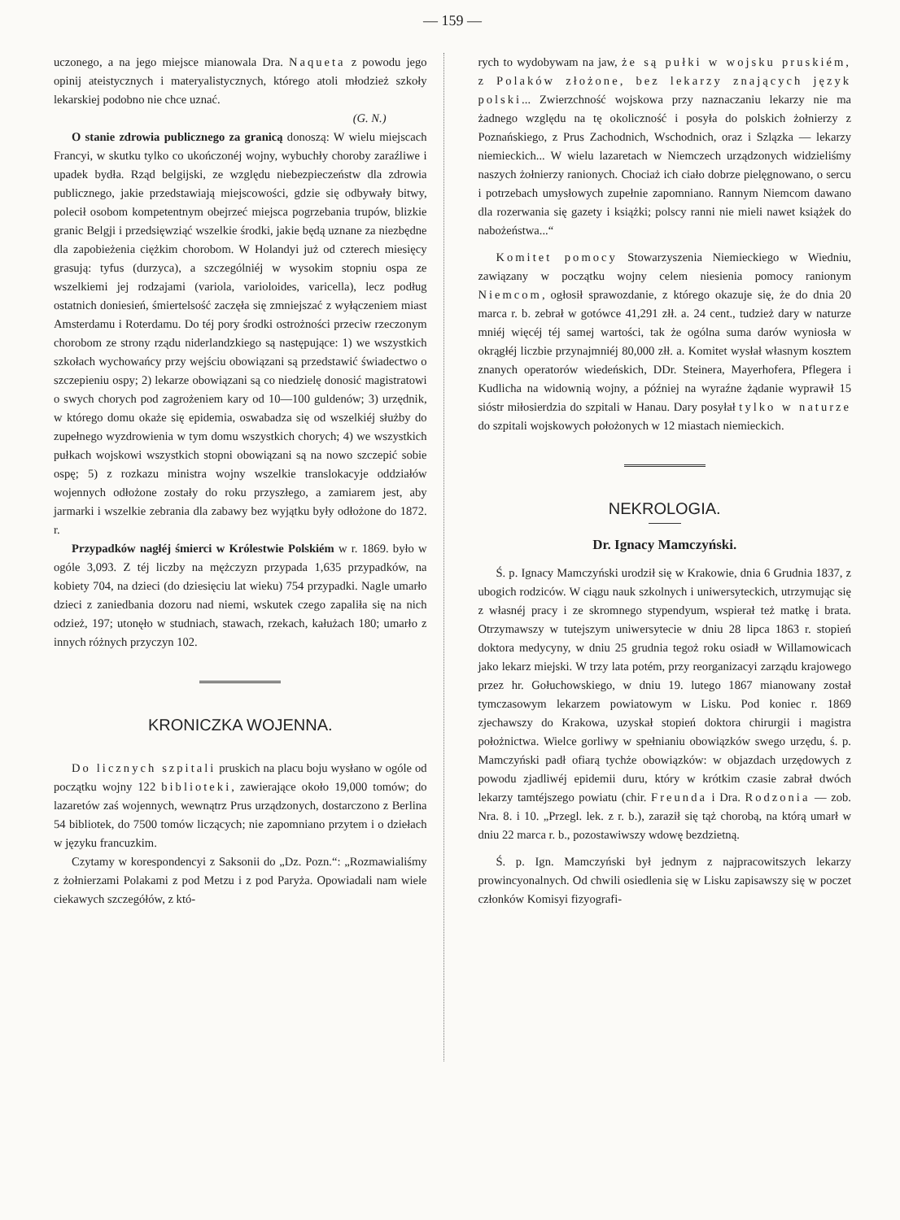— 159 —
uczonego, a na jego miejsce mianowala Dra. Naqueta z powodu jego opinij ateistycznych i materyalistycznych, którego atoli młodzież szkoły lekarskiej podobno nie chce uznać.
(G. N.)
O stanie zdrowia publicznego za granicą donoszą: W wielu miejscach Francyi, w skutku tylko co ukończonéj wojny, wybuchły choroby zaraźliwe i upadek bydła. Rząd belgijski, ze względu niebezpieczeństw dla zdrowia publicznego, jakie przedstawiają miejscowości, gdzie się odbywały bitwy, polecił osobom kompetentnym obejrzeć miejsca pogrzebania trupów, blizkie granic Belgji i przedsięwziąć wszelkie środki, jakie będą uznane za niezbędne dla zapobieżenia ciężkim chorobom. W Holandyi już od czterech miesięcy grasują: tyfus (durzyca), a szczególniéj w wysokim stopniu ospa ze wszelkiemi jej rodzajami (variola, varioloides, varicella), lecz podług ostatnich doniesień, śmiertelsość zaczęła się zmniejszać z wyłączeniem miast Amsterdamu i Roterdamu. Do téj pory środki ostrożności przeciw rzeczonym chorobom ze strony rządu niderlandzkiego są następujące: 1) we wszystkich szkołach wychowańcy przy wejściu obowiązani są przedstawić świadectwo o szczepieniu ospy; 2) lekarze obowiązani są co niedzielę donosić magistratowi o swych chorych pod zagrożeniem kary od 10—100 guldenów; 3) urzędnik, w którego domu okaże się epidemia, oswabadza się od wszelkiéj służby do zupełnego wyzdrowienia w tym domu wszystkich chorych; 4) we wszystkich pułkach wojskowi wszystkich stopni obowiązani są na nowo szczepić sobie ospę; 5) z rozkazu ministra wojny wszelkie translokacyje oddziałów wojennych odłożone zostały do roku przyszłego, a zamiarem jest, aby jarmarki i wszelkie zebrania dla zabawy bez wyjątku były odłożone do 1872. r.
Przypadków nagłéj śmierci w Królestwie Polskiém w r. 1869. było w ogóle 3,093. Z téj liczby na mężczyzn przypada 1,635 przypadków, na kobiety 704, na dzieci (do dziesięciu lat wieku) 754 przypadki. Nagle umarło dzieci z zaniedbania dozoru nad niemi, wskutek czego zapaliła się na nich odzież, 197; utonęło w studniach, stawach, rzekach, kałużach 180; umarło z innych różnych przyczyn 102.
KRONICZKA WOJENNA.
Do licznych szpitali pruskich na placu boju wysłano w ogóle od początku wojny 122 biblioteki, zawierające około 19,000 tomów; do lazaretów zaś wojennych, wewnątrz Prus urządzonych, dostarczono z Berlina 54 bibliotek, do 7500 tomów liczących; nie zapomniano przytem i o dziełach w języku francuzkim.
Czytamy w korespondencyi z Saksonii do „Dz. Pozn.“: „Rozmawialiśmy z żołnierzami Polakami z pod Metzu i z pod Paryża. Opowiadali nam wiele ciekawych szczegółów, z któ-
rych to wydobywam na jaw, że są pułki w wojsku pruskiém, z Polaków złożone, bez lekarzy znających język polski... Zwierzchność wojskowa przy naznaczaniu lekarzy nie ma żadnego względu na tę okoliczność i posyła do polskich żołnierzy z Poznańskiego, z Prus Zachodnich, Wschodnich, oraz i Szlązka — lekarzy niemieckich... W wielu lazaretach w Niemczech urządzonych widzieliśmy naszych żołnierzy ranionych. Chociaż ich ciało dobrze pielęgnowano, o sercu i potrzebach umysłowych zupełnie zapomniano. Rannym Niemcom dawano dla rozerwania się gazety i książki; polscy ranni nie mieli nawet książek do nabożeństwa...“
Komitet pomocy Stowarzyszenia Niemieckiego w Wiedniu, zawiązany w początku wojny celem niesienia pomocy ranionym Niemcom, ogłosił sprawozdanie, z którego okazuje się, że do dnia 20 marca r. b. zebrał w gotówce 41,291 złł. a. 24 cent., tudzież dary w naturze mniéj więcéj téj samej wartości, tak że ogólna suma darów wyniosła w okrągłéj liczbie przynajmniéj 80,000 złł. a. Komitet wysłał własnym kosztem znanych operatorów wiedeńskich, DDr. Steinera, Mayerhofera, Pflegera i Kudlicha na widownią wojny, a później na wyraźne żądanie wyprawił 15 sióstr miłosierdzia do szpitali w Hanau. Dary posyłał tylko w naturze do szpitali wojskowych położonych w 12 miastach niemieckich.
NEKROLOGIA.
Dr. Ignacy Mamczyński.
Ś. p. Ignacy Mamczyński urodził się w Krakowie, dnia 6 Grudnia 1837, z ubogich rodziców. W ciągu nauk szkolnych i uniwersyteckich, utrzymując się z własnéj pracy i ze skromnego stypendyum, wspierał też matkę i brata. Otrzymawszy w tutejszym uniwersytecie w dniu 28 lipca 1863 r. stopień doktora medycyny, w dniu 25 grudnia tegoż roku osiadł w Willamowicach jako lekarz miejski. W trzy lata potém, przy reorganizacyi zarządu krajowego przez hr. Gołuchowskiego, w dniu 19. lutego 1867 mianowany został tymczasowym lekarzem powiatowym w Lisku. Pod koniec r. 1869 zjechawszy do Krakowa, uzyskał stopień doktora chirurgii i magistra położnictwa. Wielce gorliwy w spełnianiu obowiązków swego urzędu, ś. p. Mamczyński padł ofiarą tychże obowiązków: w objazdach urzędowych z powodu zjadliwéj epidemii duru, który w krótkim czasie zabrał dwóch lekarzy tamtéjszego powiatu (chir. Freunda i Dra. Rodzonia — zob. Nra. 8. i 10. „Przegl. lek. z r. b.), zaraził się tąż chorobą, na którą umarł w dniu 22 marca r. b., pozostawiwszy wdowę bezdzietną.
Ś. p. Ign. Mamczyński był jednym z najpracowitszych lekarzy prowincyonalnych. Od chwili osiedlenia się w Lisku zapisawszy się w poczet członków Komisyi fizyografi-